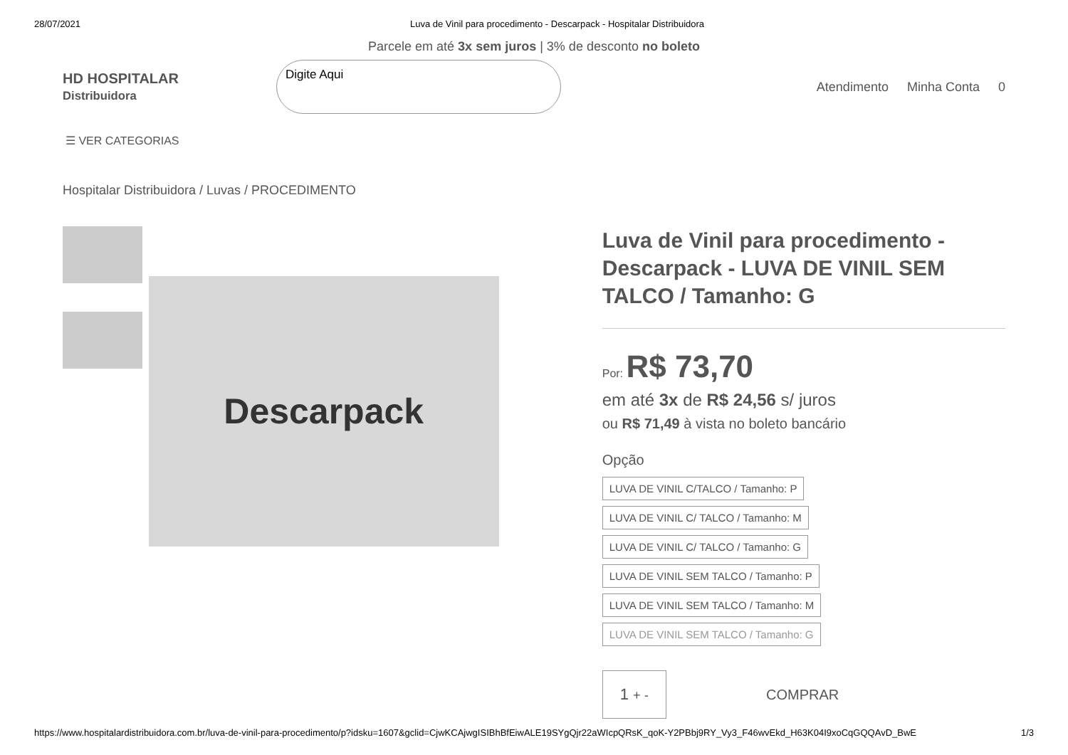28/07/2021 Luva de Vinil para procedimento - Descarpack - Hospitalar Distribuidora
Parcele em até 3x sem juros | 3% de desconto no boleto
HD HOSPITALAR
Distribuidora
Digite Aqui
Atendimento Minha Conta 0
☰ VER CATEGORIAS
Hospitalar Distribuidora / Luvas / PROCEDIMENTO
Descarpack
Luva de Vinil para procedimento - Descarpack - LUVA DE VINIL SEM TALCO / Tamanho: G
Por: R$ 73,70
em até 3x de R$ 24,56 s/ juros
ou R$ 71,49 à vista no boleto bancário
Opção
LUVA DE VINIL C/TALCO / Tamanho: P LUVA DE VINIL C/ TALCO / Tamanho: M
LUVA DE VINIL C/ TALCO / Tamanho: G
LUVA DE VINIL SEM TALCO / Tamanho: P
LUVA DE VINIL SEM TALCO / Tamanho: M
LUVA DE VINIL SEM TALCO / Tamanho: G
1 + -
COMPRAR
https://www.hospitalardistribuidora.com.br/luva-de-vinil-para-procedimento/p?idsku=1607&gclid=CjwKCAjwgISIBhBfEiwALE19SYgQjr22aWIcpQRsK_qoK-Y2PBbj9RY_Vy3_F46wvEkd_H63K04I9xoCqGQQAvD_BwE 1/3